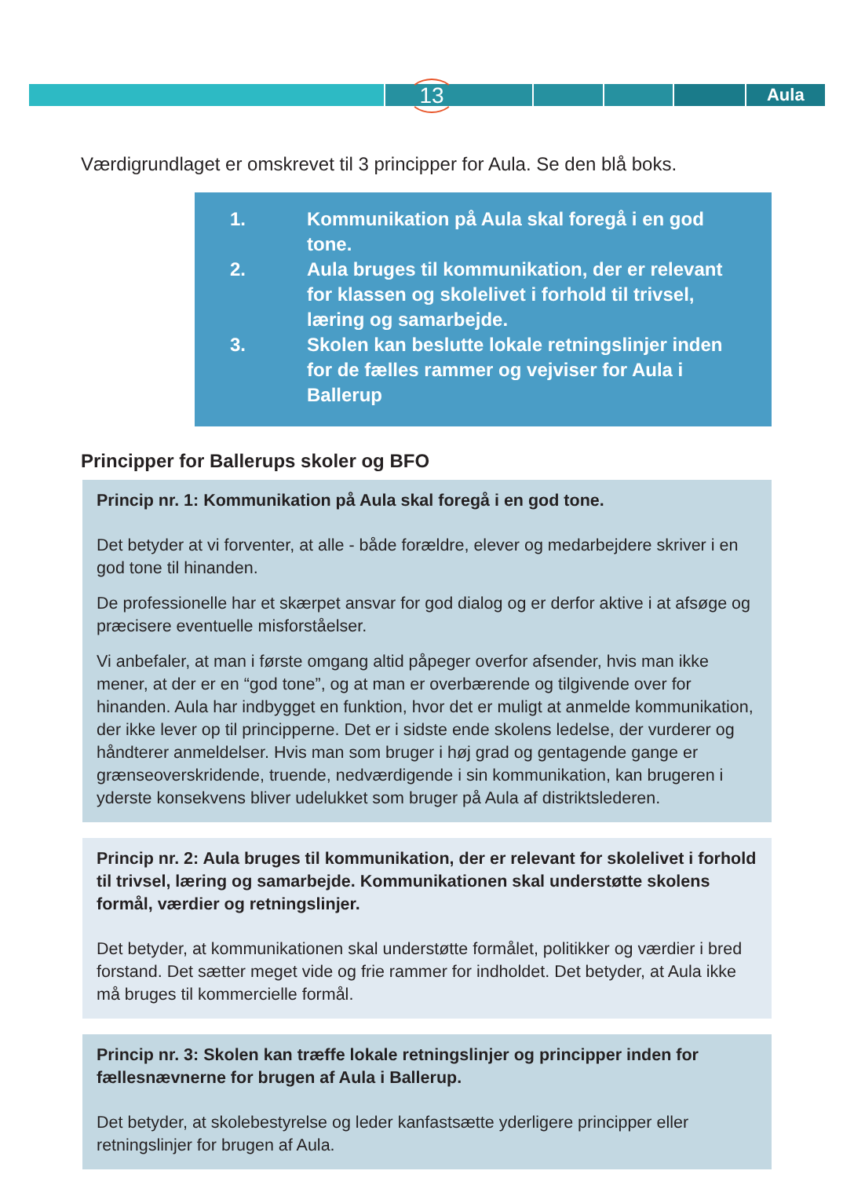Aula 13
Værdigrundlaget er omskrevet til 3 principper for Aula. Se den blå boks.
| 1. | Kommunikation på Aula skal foregå i en god tone. |
| 2. | Aula bruges til kommunikation, der er relevant for klassen og skolelivet i forhold til trivsel, læring og samarbejde. |
| 3. | Skolen kan beslutte lokale retningslinjer inden for de fælles rammer og vejviser for Aula i Ballerup |
Principper for Ballerups skoler og BFO
Princip nr. 1: Kommunikation på Aula skal foregå i en god tone.
Det betyder at vi forventer, at alle - både forældre, elever og medarbejdere skriver i en god tone til hinanden.
De professionelle har et skærpet ansvar for god dialog og er derfor aktive i at afsøge og præcisere eventuelle misforståelser.
Vi anbefaler, at man i første omgang altid påpeger overfor afsender, hvis man ikke mener, at der er en “god tone”, og at man er overbærende og tilgivende over for hinanden. Aula har indbygget en funktion, hvor det er muligt at anmelde kommunikation, der ikke lever op til principperne. Det er i sidste ende skolens ledelse, der vurderer og håndterer anmeldelser. Hvis man som bruger i høj grad og gentagende gange er grænseoverskridende, truende, nedværdigende i sin kommunikation, kan brugeren i yderste konsekvens bliver udelukket som bruger på Aula af distriktslederen.
Princip nr. 2: Aula bruges til kommunikation, der er relevant for skolelivet i forhold til trivsel, læring og samarbejde. Kommunikationen skal understøtte skolens formål, værdier og retningslinjer.
Det betyder, at kommunikationen skal understøtte formålet, politikker og værdier i bred forstand. Det sætter meget vide og frie rammer for indholdet. Det betyder, at Aula ikke må bruges til kommercielle formål.
Princip nr. 3: Skolen kan træffe lokale retningslinjer og principper inden for fællesnævnerne for brugen af Aula i Ballerup.
Det betyder, at skolebestyrelse og leder kanfastsætte yderligere principper eller retningslinjer for brugen af Aula.